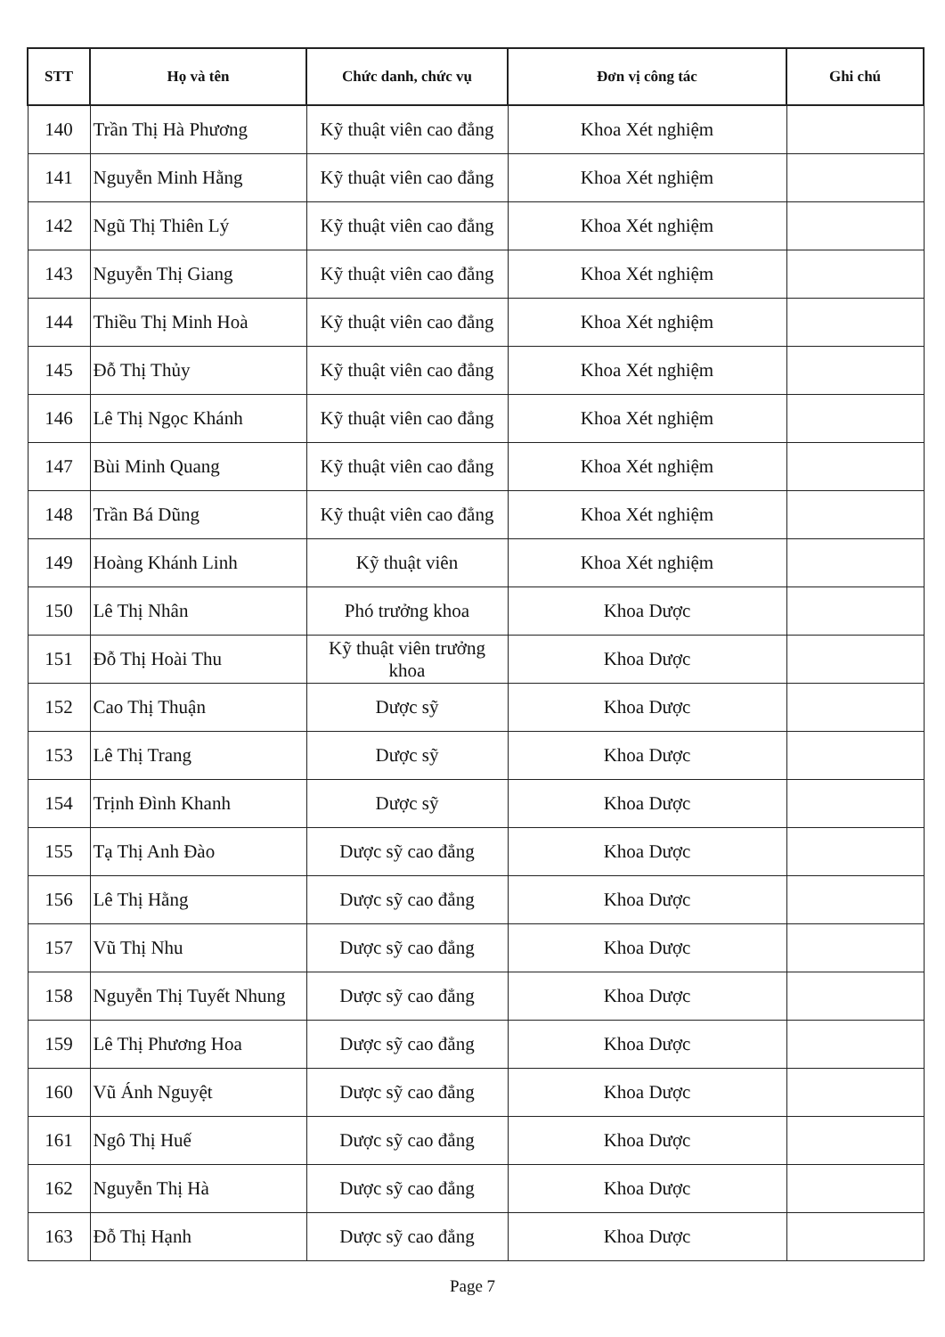| STT | Họ và tên | Chức danh, chức vụ | Đơn vị công tác | Ghi chú |
| --- | --- | --- | --- | --- |
| 140 | Trần Thị Hà Phương | Kỹ thuật viên cao đẳng | Khoa Xét nghiệm | |
| 141 | Nguyễn Minh Hằng | Kỹ thuật viên cao đẳng | Khoa Xét nghiệm | |
| 142 | Ngũ Thị Thiên Lý | Kỹ thuật viên cao đẳng | Khoa Xét nghiệm | |
| 143 | Nguyễn Thị Giang | Kỹ thuật viên cao đẳng | Khoa Xét nghiệm | |
| 144 | Thiều Thị Minh Hoà | Kỹ thuật viên cao đẳng | Khoa Xét nghiệm | |
| 145 | Đỗ Thị Thủy | Kỹ thuật viên cao đẳng | Khoa Xét nghiệm | |
| 146 | Lê Thị Ngọc Khánh | Kỹ thuật viên cao đẳng | Khoa Xét nghiệm | |
| 147 | Bùi Minh Quang | Kỹ thuật viên cao đẳng | Khoa Xét nghiệm | |
| 148 | Trần Bá Dũng | Kỹ thuật viên cao đẳng | Khoa Xét nghiệm | |
| 149 | Hoàng Khánh Linh | Kỹ thuật viên | Khoa Xét nghiệm | |
| 150 | Lê Thị Nhân | Phó trưởng khoa | Khoa Dược | |
| 151 | Đỗ Thị Hoài Thu | Kỹ thuật viên trưởng khoa | Khoa Dược | |
| 152 | Cao Thị Thuận | Dược sỹ | Khoa Dược | |
| 153 | Lê Thị Trang | Dược sỹ | Khoa Dược | |
| 154 | Trịnh Đình Khanh | Dược sỹ | Khoa Dược | |
| 155 | Tạ Thị Anh Đào | Dược sỹ cao đẳng | Khoa Dược | |
| 156 | Lê Thị Hằng | Dược sỹ cao đẳng | Khoa Dược | |
| 157 | Vũ Thị Nhu | Dược sỹ cao đẳng | Khoa Dược | |
| 158 | Nguyễn Thị Tuyết Nhung | Dược sỹ cao đẳng | Khoa Dược | |
| 159 | Lê Thị Phương Hoa | Dược sỹ cao đẳng | Khoa Dược | |
| 160 | Vũ Ánh Nguyệt | Dược sỹ cao đẳng | Khoa Dược | |
| 161 | Ngô Thị Huế | Dược sỹ cao đẳng | Khoa Dược | |
| 162 | Nguyễn Thị Hà | Dược sỹ cao đẳng | Khoa Dược | |
| 163 | Đỗ Thị Hạnh | Dược sỹ cao đẳng | Khoa Dược | |
Page 7